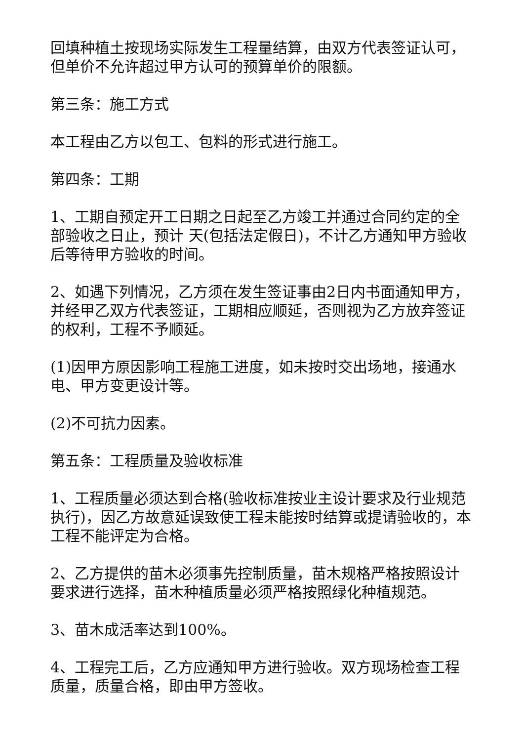回填种植土按现场实际发生工程量结算，由双方代表签证认可，但单价不允许超过甲方认可的预算单价的限额。
第三条：施工方式
本工程由乙方以包工、包料的形式进行施工。
第四条：工期
1、工期自预定开工日期之日起至乙方竣工并通过合同约定的全部验收之日止，预计 天(包括法定假日)，不计乙方通知甲方验收后等待甲方验收的时间。
2、如遇下列情况，乙方须在发生签证事由2日内书面通知甲方，并经甲乙双方代表签证，工期相应顺延，否则视为乙方放弃签证的权利，工程不予顺延。
(1)因甲方原因影响工程施工进度，如未按时交出场地，接通水电、甲方变更设计等。
(2)不可抗力因素。
第五条：工程质量及验收标准
1、工程质量必须达到合格(验收标准按业主设计要求及行业规范执行)，因乙方故意延误致使工程未能按时结算或提请验收的，本工程不能评定为合格。
2、乙方提供的苗木必须事先控制质量，苗木规格严格按照设计要求进行选择，苗木种植质量必须严格按照绿化种植规范。
3、苗木成活率达到100%。
4、工程完工后，乙方应通知甲方进行验收。双方现场检查工程质量，质量合格，即由甲方签收。